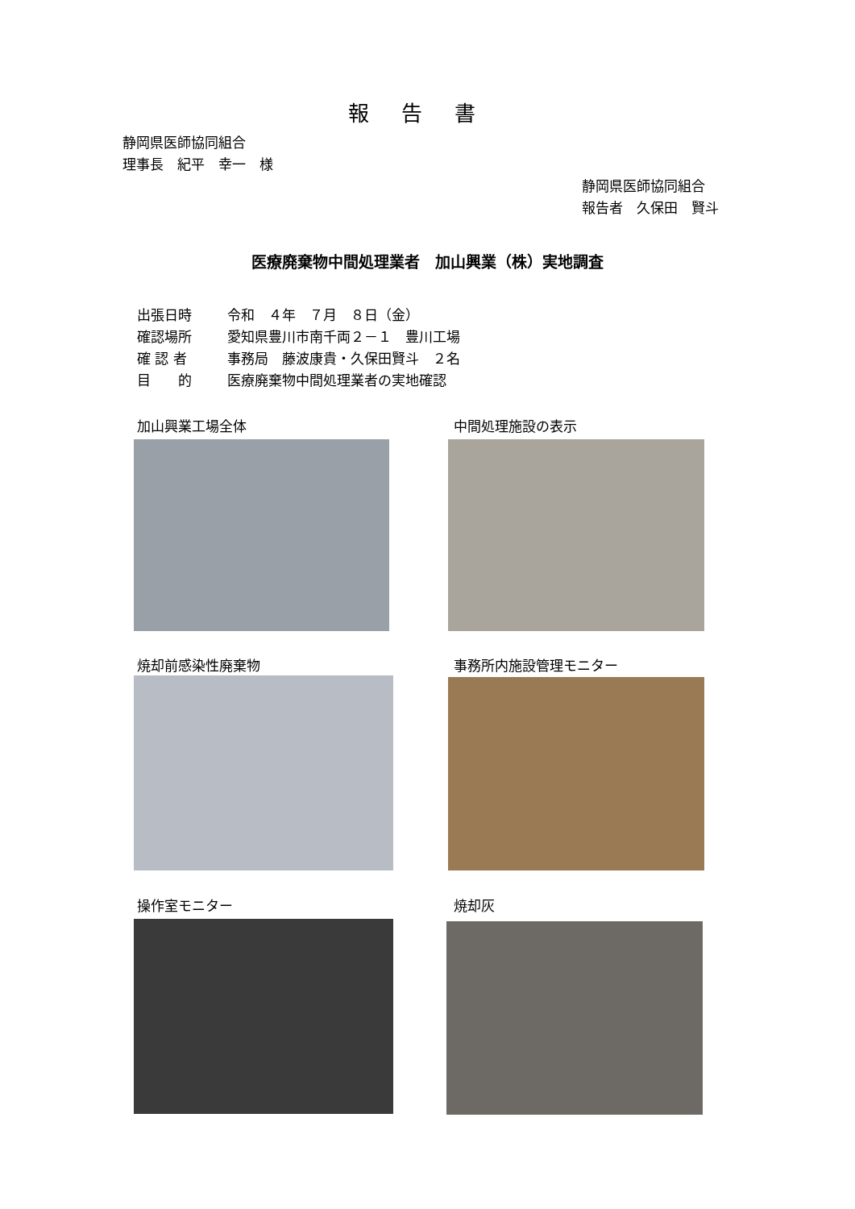報告書
静岡県医師協同組合
理事長　紀平　幸一　様
静岡県医師協同組合
報告者　久保田　賢斗
医療廃棄物中間処理業者　加山興業（株）実地調査
出張日時 令和　４年　７月　８日（金）
確認場所 愛知県豊川市南千両２－１　豊川工場
確 認 者 事務局　藤波康貴・久保田賢斗　２名
目　　的 医療廃棄物中間処理業者の実地確認
加山興業工場全体 中間処理施設の表示
焼却前感染性廃棄物 事務所内施設管理モニター
操作室モニター 焼却灰